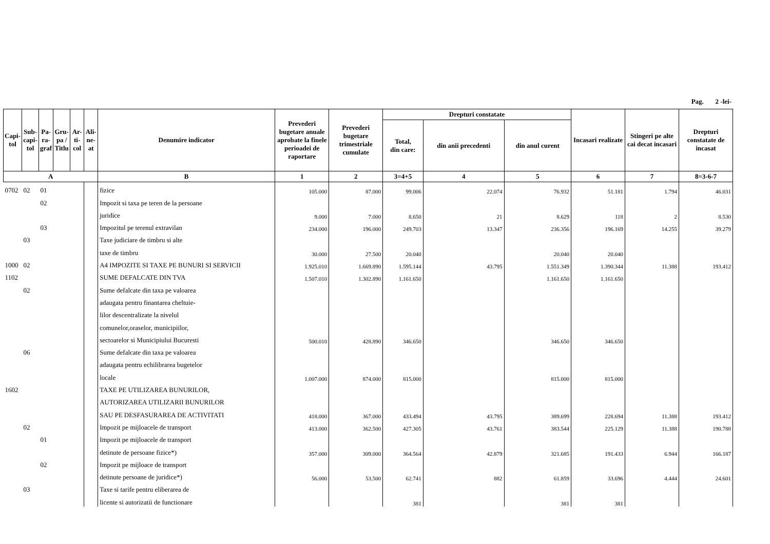Pag. 2 -lei-
| Capi- tol | Sub- capi- tol | Pa- ra- graf | Gru- pa / Titlu | Ar- ti- col | Ali- ne- at | Denumire indicator | Prevederi bugetare anuale aprobate la finele perioadei de raportare | Prevederi bugetare trimestriale cumulate | Drepturi constatate | | | Incasari realizate | Stingeri pe alte cai decat incasari | Drepturi constatate de incasat |
| --- | --- | --- | --- | --- | --- | --- | --- | --- | --- | --- | --- | --- | --- | --- |
| | | | | | | | | | Total, din care: | din anii precedenti | din anul curent | | | |
| A | | | | | | B | 1 | 2 | 3=4+5 | 4 | 5 | 6 | 7 | 8=3-6-7 |
| 0702 | 02 | 01 | | | | fizice | 105.000 | 87.000 | 99.006 | 22.074 | 76.932 | 51.181 | 1.794 | 46.031 |
| | | 02 | | | | Impozit si taxa pe teren de la persoane | | | | | | | | |
| | | | | | | juridice | 9.000 | 7.000 | 8.650 | 21 | 8.629 | 118 | 2 | 8.530 |
| | | 03 | | | | Impozitul pe terenul extravilan | 234.000 | 196.000 | 249.703 | 13.347 | 236.356 | 196.169 | 14.255 | 39.279 |
| | 03 | | | | | Taxe judiciare de timbru si alte | | | | | | | | |
| | | | | | | taxe de timbru | 30.000 | 27.500 | 20.040 | | 20.040 | 20.040 | | |
| 1000 | 02 | | | | | A4 IMPOZITE SI TAXE PE BUNURI SI SERVICII | 1.925.010 | 1.669.890 | 1.595.144 | 43.795 | 1.551.349 | 1.390.344 | 11.388 | 193.412 |
| 1102 | | | | | | SUME DEFALCATE DIN TVA | 1.507.010 | 1.302.890 | 1.161.650 | | 1.161.650 | 1.161.650 | | |
| | 02 | | | | | Sume defalcate din taxa pe valoarea | | | | | | | | |
| | | | | | | adaugata pentru finantarea cheltuie- | | | | | | | | |
| | | | | | | lilor descentralizate la nivelul | | | | | | | | |
| | | | | | | comunelor,oraselor, municipiilor, | | | | | | | | |
| | | | | | | sectoarelor si Municipiului Bucuresti | 500.010 | 428.890 | 346.650 | | 346.650 | 346.650 | | |
| | 06 | | | | | Sume defalcate din taxa pe valoarea | | | | | | | | |
| | | | | | | adaugata pentru echilibrarea bugetelor | | | | | | | | |
| | | | | | | locale | 1.007.000 | 874.000 | 815.000 | | 815.000 | 815.000 | | |
| 1602 | | | | | | TAXE PE UTILIZAREA BUNURILOR, | | | | | | | | |
| | | | | | | AUTORIZAREA UTILIZARII BUNURILOR | | | | | | | | |
| | | | | | | SAU PE DESFASURAREA DE ACTIVITATI | 418.000 | 367.000 | 433.494 | 43.795 | 389.699 | 228.694 | 11.388 | 193.412 |
| | 02 | | | | | Impozit pe mijloacele de transport | 413.000 | 362.500 | 427.305 | 43.761 | 383.544 | 225.129 | 11.388 | 190.788 |
| | | 01 | | | | Impozit pe mijloacele de transport | | | | | | | | |
| | | | | | | detinute de persoane fizice*) | 357.000 | 309.000 | 364.564 | 42.879 | 321.685 | 191.433 | 6.944 | 166.187 |
| | | 02 | | | | Impozit pe mijloace de transport | | | | | | | | |
| | | | | | | detinute persoane de juridice*) | 56.000 | 53.500 | 62.741 | 882 | 61.859 | 33.696 | 4.444 | 24.601 |
| | 03 | | | | | Taxe si tarife pentru eliberarea de | | | | | | | | |
| | | | | | | licente si autorizatii de functionare | | | 381 | | 381 | 381 | | |